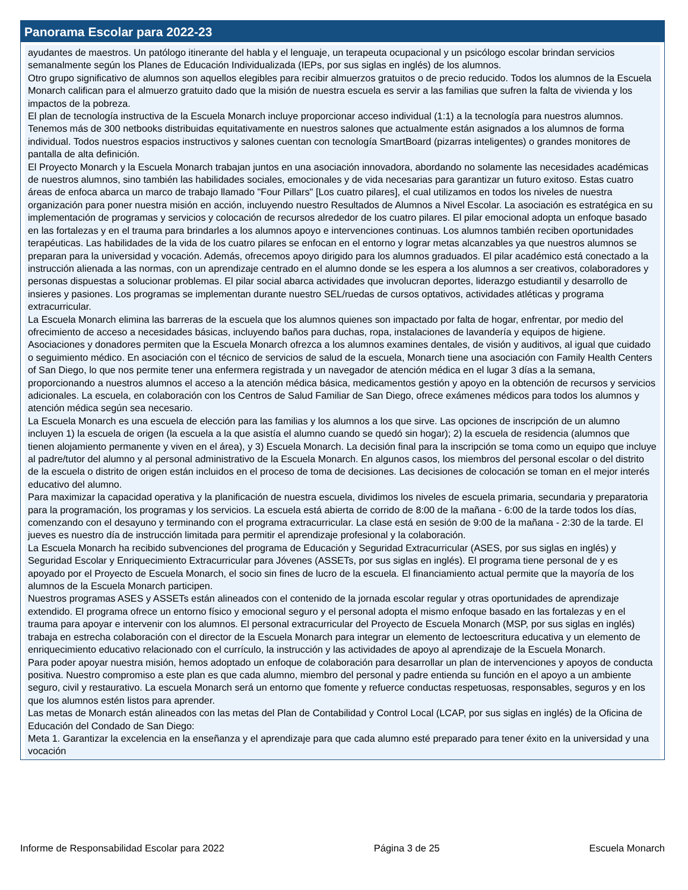Panorama Escolar para 2022-23
ayudantes de maestros. Un patólogo itinerante del habla y el lenguaje, un terapeuta ocupacional y un psicólogo escolar brindan servicios semanalmente según los Planes de Educación Individualizada (IEPs, por sus siglas en inglés) de los alumnos.
Otro grupo significativo de alumnos son aquellos elegibles para recibir almuerzos gratuitos o de precio reducido. Todos los alumnos de la Escuela Monarch califican para el almuerzo gratuito dado que la misión de nuestra escuela es servir a las familias que sufren la falta de vivienda y los impactos de la pobreza.
El plan de tecnología instructiva de la Escuela Monarch incluye proporcionar acceso individual (1:1) a la tecnología para nuestros alumnos. Tenemos más de 300 netbooks distribuidas equitativamente en nuestros salones que actualmente están asignados a los alumnos de forma individual. Todos nuestros espacios instructivos y salones cuentan con tecnología SmartBoard (pizarras inteligentes) o grandes monitores de pantalla de alta definición.
El Proyecto Monarch y la Escuela Monarch trabajan juntos en una asociación innovadora, abordando no solamente las necesidades académicas de nuestros alumnos, sino también las habilidades sociales, emocionales y de vida necesarias para garantizar un futuro exitoso. Estas cuatro áreas de enfoca abarca un marco de trabajo llamado "Four Pillars" [Los cuatro pilares], el cual utilizamos en todos los niveles de nuestra organización para poner nuestra misión en acción, incluyendo nuestro Resultados de Alumnos a Nivel Escolar. La asociación es estratégica en su implementación de programas y servicios y colocación de recursos alrededor de los cuatro pilares. El pilar emocional adopta un enfoque basado en las fortalezas y en el trauma para brindarles a los alumnos apoyo e intervenciones continuas. Los alumnos también reciben oportunidades terapéuticas. Las habilidades de la vida de los cuatro pilares se enfocan en el entorno y lograr metas alcanzables ya que nuestros alumnos se preparan para la universidad y vocación. Además, ofrecemos apoyo dirigido para los alumnos graduados. El pilar académico está conectado a la instrucción alienada a las normas, con un aprendizaje centrado en el alumno donde se les espera a los alumnos a ser creativos, colaboradores y personas dispuestas a solucionar problemas. El pilar social abarca actividades que involucran deportes, liderazgo estudiantil y desarrollo de insieres y pasiones. Los programas se implementan durante nuestro SEL/ruedas de cursos optativos, actividades atléticas y programa extracurricular.
La Escuela Monarch elimina las barreras de la escuela que los alumnos quienes son impactado por falta de hogar, enfrentar, por medio del ofrecimiento de acceso a necesidades básicas, incluyendo baños para duchas, ropa, instalaciones de lavandería y equipos de higiene. Asociaciones y donadores permiten que la Escuela Monarch ofrezca a los alumnos examines dentales, de visión y auditivos, al igual que cuidado o seguimiento médico. En asociación con el técnico de servicios de salud de la escuela, Monarch tiene una asociación con Family Health Centers of San Diego, lo que nos permite tener una enfermera registrada y un navegador de atención médica en el lugar 3 días a la semana, proporcionando a nuestros alumnos el acceso a la atención médica básica, medicamentos gestión y apoyo en la obtención de recursos y servicios adicionales. La escuela, en colaboración con los Centros de Salud Familiar de San Diego, ofrece exámenes médicos para todos los alumnos y atención médica según sea necesario.
La Escuela Monarch es una escuela de elección para las familias y los alumnos a los que sirve. Las opciones de inscripción de un alumno incluyen 1) la escuela de origen (la escuela a la que asistía el alumno cuando se quedó sin hogar); 2) la escuela de residencia (alumnos que tienen alojamiento permanente y viven en el área), y 3) Escuela Monarch. La decisión final para la inscripción se toma como un equipo que incluye al padre/tutor del alumno y al personal administrativo de la Escuela Monarch. En algunos casos, los miembros del personal escolar o del distrito de la escuela o distrito de origen están incluidos en el proceso de toma de decisiones. Las decisiones de colocación se toman en el mejor interés educativo del alumno.
Para maximizar la capacidad operativa y la planificación de nuestra escuela, dividimos los niveles de escuela primaria, secundaria y preparatoria para la programación, los programas y los servicios. La escuela está abierta de corrido de 8:00 de la mañana - 6:00 de la tarde todos los días, comenzando con el desayuno y terminando con el programa extracurricular. La clase está en sesión de 9:00 de la mañana - 2:30 de la tarde. El jueves es nuestro día de instrucción limitada para permitir el aprendizaje profesional y la colaboración.
La Escuela Monarch ha recibido subvenciones del programa de Educación y Seguridad Extracurricular (ASES, por sus siglas en inglés) y Seguridad Escolar y Enriquecimiento Extracurricular para Jóvenes (ASSETs, por sus siglas en inglés). El programa tiene personal de y es apoyado por el Proyecto de Escuela Monarch, el socio sin fines de lucro de la escuela. El financiamiento actual permite que la mayoría de los alumnos de la Escuela Monarch participen.
Nuestros programas ASES y ASSETs están alineados con el contenido de la jornada escolar regular y otras oportunidades de aprendizaje extendido. El programa ofrece un entorno físico y emocional seguro y el personal adopta el mismo enfoque basado en las fortalezas y en el trauma para apoyar e intervenir con los alumnos. El personal extracurricular del Proyecto de Escuela Monarch (MSP, por sus siglas en inglés) trabaja en estrecha colaboración con el director de la Escuela Monarch para integrar un elemento de lectoescritura educativa y un elemento de enriquecimiento educativo relacionado con el currículo, la instrucción y las actividades de apoyo al aprendizaje de la Escuela Monarch.
Para poder apoyar nuestra misión, hemos adoptado un enfoque de colaboración para desarrollar un plan de intervenciones y apoyos de conducta positiva. Nuestro compromiso a este plan es que cada alumno, miembro del personal y padre entienda su función en el apoyo a un ambiente seguro, civil y restaurativo. La escuela Monarch será un entorno que fomente y refuerce conductas respetuosas, responsables, seguros y en los que los alumnos estén listos para aprender.
Las metas de Monarch están alineados con las metas del Plan de Contabilidad y Control Local (LCAP, por sus siglas en inglés) de la Oficina de Educación del Condado de San Diego:
Meta 1. Garantizar la excelencia en la enseñanza y el aprendizaje para que cada alumno esté preparado para tener éxito en la universidad y una vocación
Informe de Responsabilidad Escolar para 2022 Página 3 de 25 Escuela Monarch